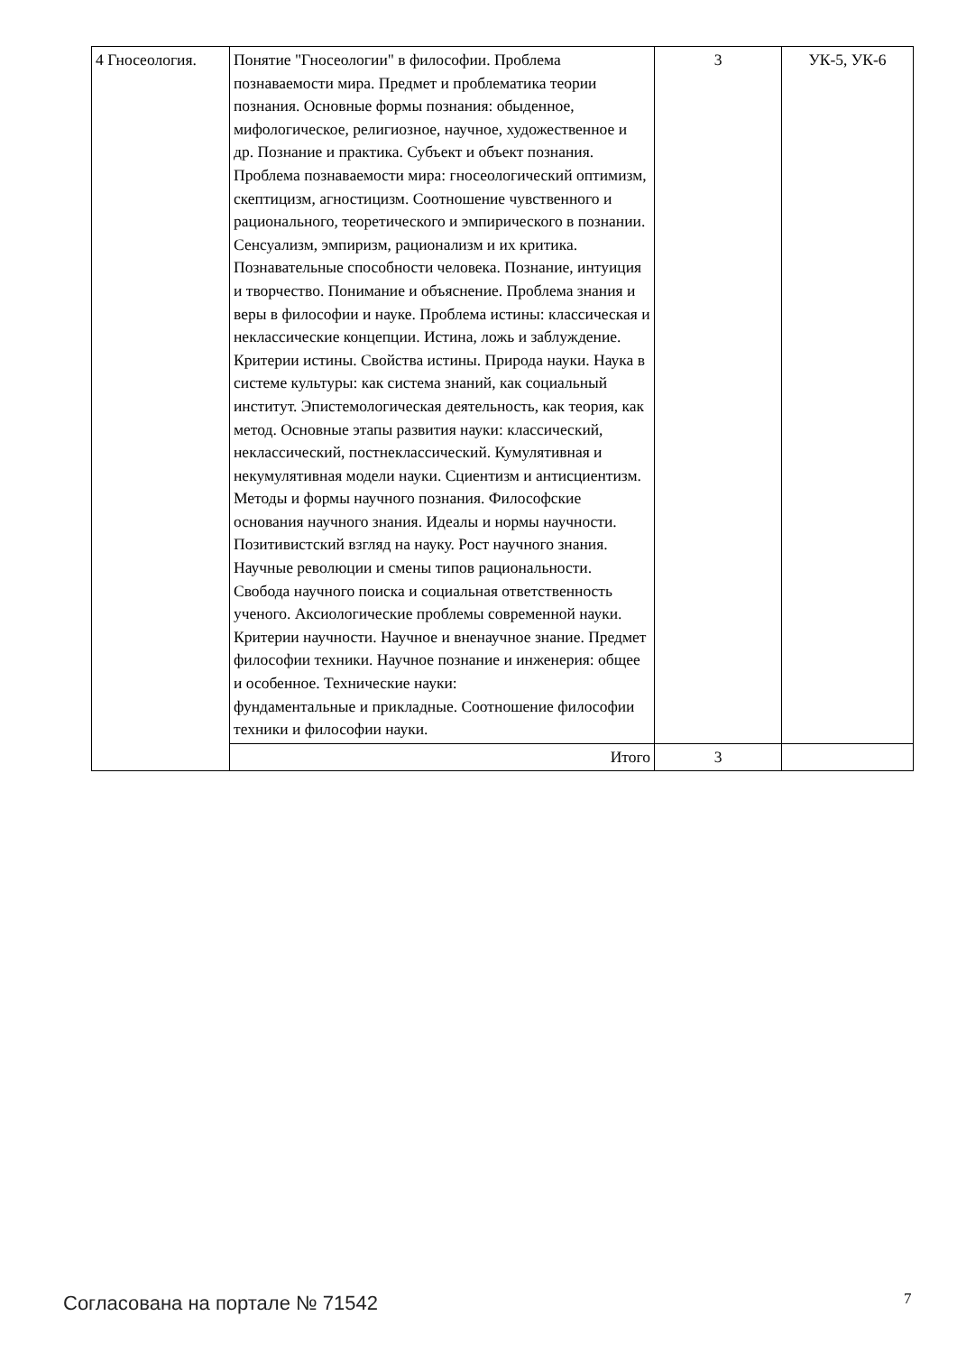| 4 Гносеология. | Понятие "Гносеологии" в философии. Проблема познаваемости мира. Предмет и проблематика теории познания. Основные формы познания: обыденное, мифологическое, религиозное, научное, художественное и др. Познание и практика. Субъект и объект познания. Проблема познаваемости мира: гносеологический оптимизм, скептицизм, агностицизм. Соотношение чувственного и рационального, теоретического и эмпирического в познании. Сенсуализм, эмпиризм, рационализм и их критика. Познавательные способности человека. Познание, интуиция и творчество. Понимание и объяснение. Проблема знания и веры в философии и науке. Проблема истины: классическая и неклассические концепции. Истина, ложь и заблуждение. Критерии истины. Свойства истины. Природа науки. Наука в системе культуры: как система знаний, как социальный институт. Эпистемологическая деятельность, как теория, как метод. Основные этапы развития науки: классический, неклассический, постнеклассический. Кумулятивная и некумулятивная модели науки. Сциентизм и антисциентизм. Методы и формы научного познания. Философские основания научного знания. Идеалы и нормы научности. Позитивистский взгляд на науку. Рост научного знания. Научные революции и смены типов рациональности. Свобода научного поиска и социальная ответственность ученого. Аксиологические проблемы современной науки. Критерии научности. Научное и вненаучное знание. Предмет философии техники. Научное познание и инженерия: общее и особенное. Технические науки: фундаментальные и прикладные. Соотношение философии техники и философии науки. | 3 | УК-5, УК-6 |
| | Итого | 3 | |
Согласована на портале № 71542 7